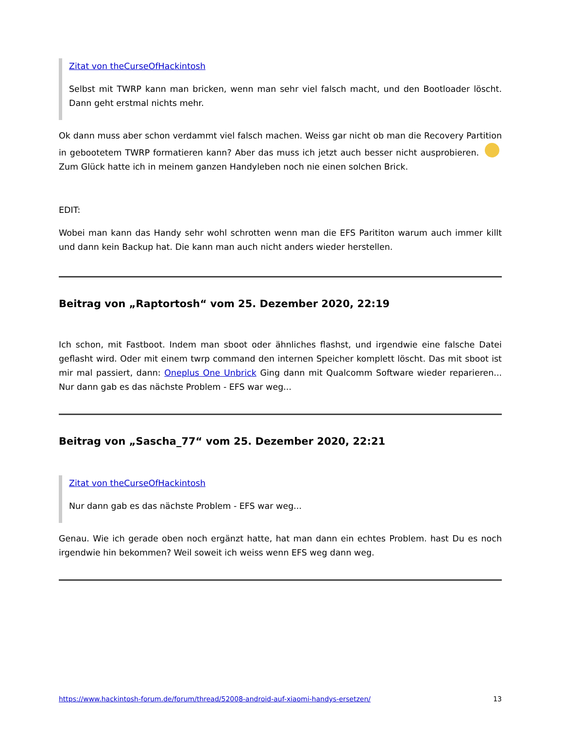Zitat von theCurseOfHackintosh
Selbst mit TWRP kann man bricken, wenn man sehr viel falsch macht, und den Bootloader löscht. Dann geht erstmal nichts mehr.
Ok dann muss aber schon verdammt viel falsch machen. Weiss gar nicht ob man die Recovery Partition in gebootetem TWRP formatieren kann? Aber das muss ich jetzt auch besser nicht ausprobieren. Zum Glück hatte ich in meinem ganzen Handyleben noch nie einen solchen Brick.
EDIT:
Wobei man kann das Handy sehr wohl schrotten wenn man die EFS Parititon warum auch immer killt und dann kein Backup hat. Die kann man auch nicht anders wieder herstellen.
Beitrag von „Raptortosh“ vom 25. Dezember 2020, 22:19
Ich schon, mit Fastboot. Indem man sboot oder ähnliches flashst, und irgendwie eine falsche Datei geflasht wird. Oder mit einem twrp command den internen Speicher komplett löscht. Das mit sboot ist mir mal passiert, dann: Oneplus One Unbrick Ging dann mit Qualcomm Software wieder reparieren... Nur dann gab es das nächste Problem - EFS war weg...
Beitrag von „Sascha_77“ vom 25. Dezember 2020, 22:21
Zitat von theCurseOfHackintosh
Nur dann gab es das nächste Problem - EFS war weg...
Genau. Wie ich gerade oben noch ergänzt hatte, hat man dann ein echtes Problem. hast Du es noch irgendwie hin bekommen? Weil soweit ich weiss wenn EFS weg dann weg.
https://www.hackintosh-forum.de/forum/thread/52008-android-auf-xiaomi-handys-ersetzen/ 13